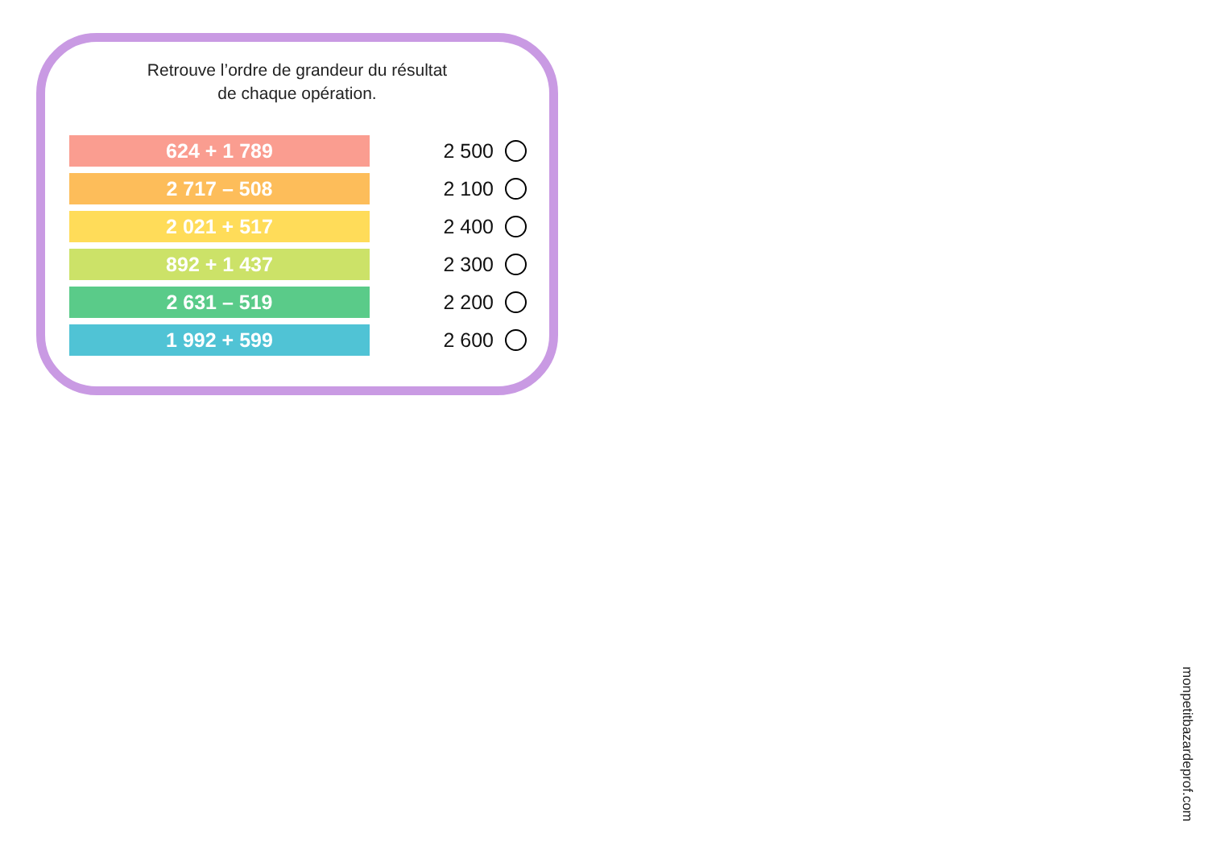Retrouve l’ordre de grandeur du résultat
de chaque opération.
624 + 1 789
2 500
2 717 – 508
2 100
2 021 + 517
2 400
892 + 1 437
2 300
2 631 – 519
2 200
1 992 + 599
2 600
monpetitbazardeprof.com